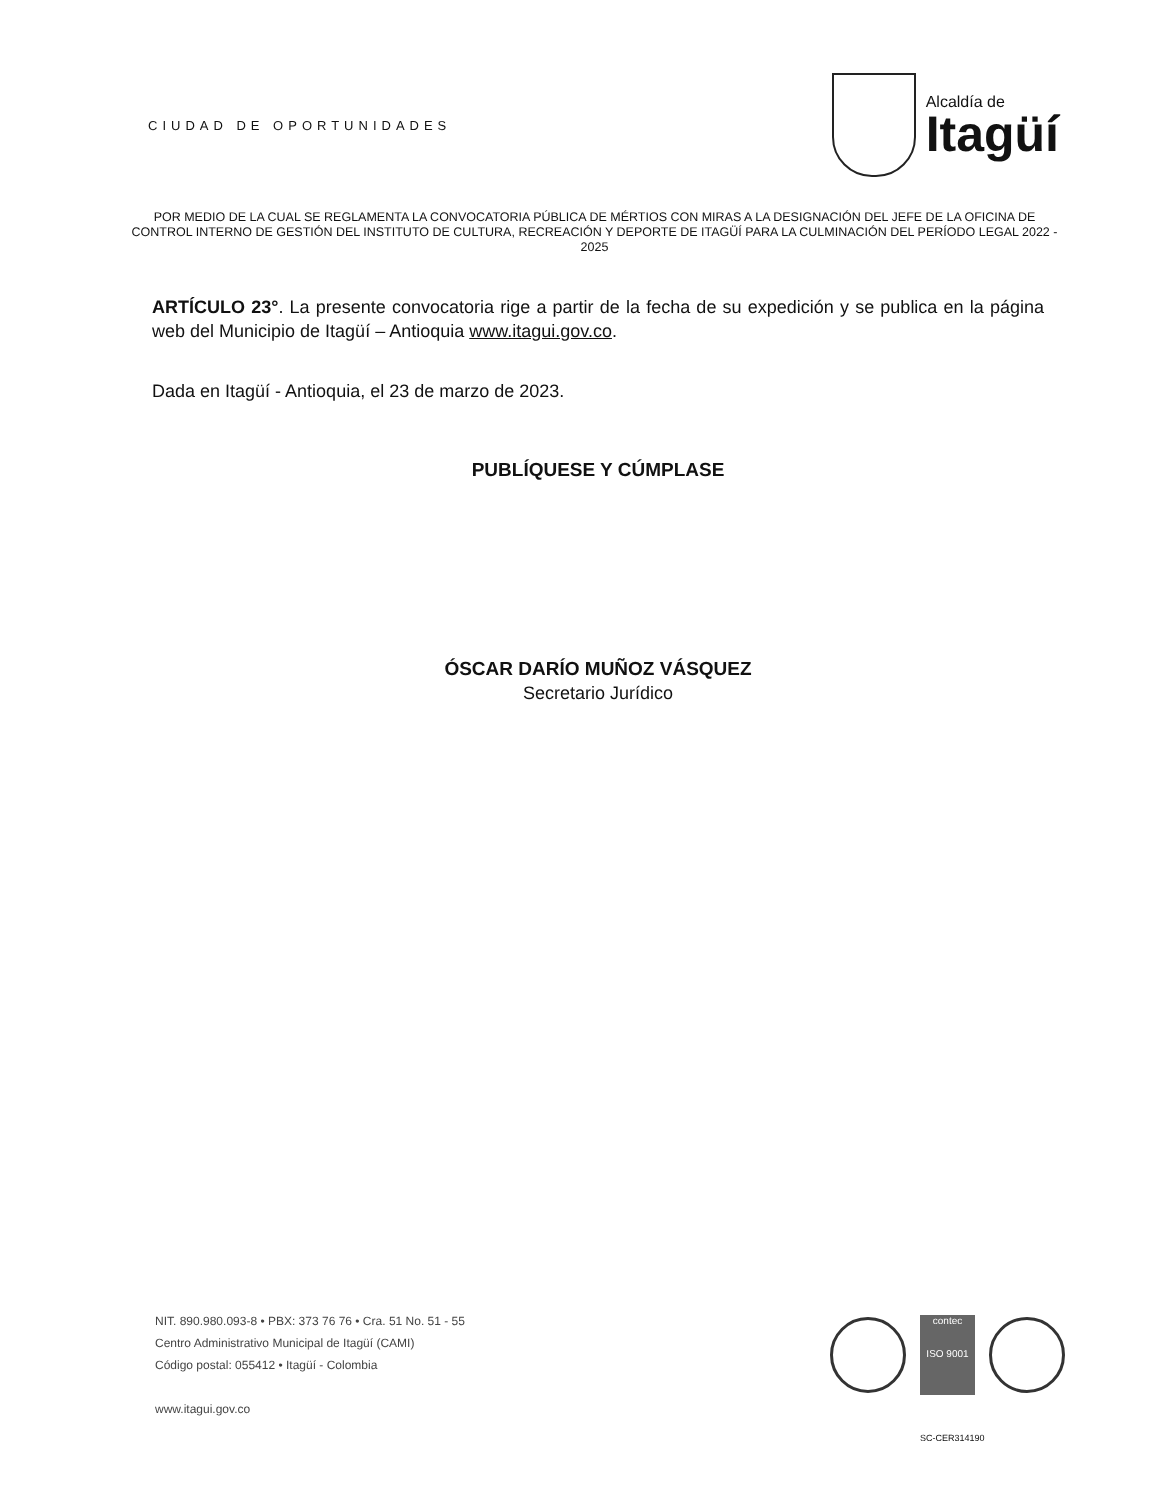CIUDAD DE OPORTUNIDADES
Alcaldía de
Itagüí
POR MEDIO DE LA CUAL SE REGLAMENTA LA CONVOCATORIA PÚBLICA DE MÉRTIOS CON MIRAS A LA DESIGNACIÓN DEL JEFE DE LA OFICINA DE CONTROL INTERNO DE GESTIÓN DEL INSTITUTO DE CULTURA, RECREACIÓN Y DEPORTE DE ITAGÜÍ PARA LA CULMINACIÓN DEL PERÍODO LEGAL 2022 - 2025
ARTÍCULO 23°. La presente convocatoria rige a partir de la fecha de su expedición y se publica en la página web del Municipio de Itagüí – Antioquia www.itagui.gov.co.
Dada en Itagüí - Antioquia, el 23 de marzo de 2023.
PUBLÍQUESE Y CÚMPLASE
ÓSCAR DARÍO MUÑOZ VÁSQUEZ
Secretario Jurídico
NIT. 890.980.093-8 • PBX: 373 76 76 • Cra. 51 No. 51 - 55
Centro Administrativo Municipal de Itagüí (CAMI)
Código postal: 055412 • Itagüí - Colombia
www.itagui.gov.co
contec
ISO 9001
SC-CER314190